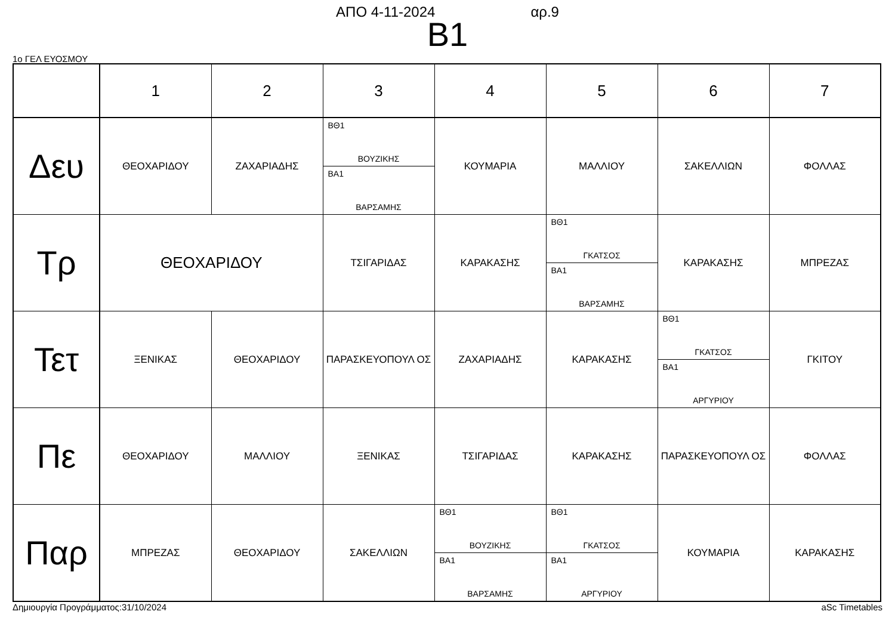ΑΠΟ 4-11-2024 αρ.9
B1
1ο ΓΕΛ ΕΥΟΣΜΟΥ
| | 1 | 2 | 3 | 4 | 5 | 6 | 7 |
| Δευ | ΘΕΟΧΑΡΙΔΟΥ | ΖΑΧΑΡΙΑΔΗΣ | ΒΘ1 ΒΟΥΖΙΚΗΣ ΒΑ1 ΒΑΡΣΑΜΗΣ | ΚΟΥΜΑΡΙΑ | ΜΑΛΛΙΟΥ | ΣΑΚΕΛΛΙΩΝ | ΦΟΛΛΑΣ |
| Τρ | ΘΕΟΧΑΡΙΔΟΥ | | ΤΣΙΓΑΡΙΔΑΣ | ΚΑΡΑΚΑΣΗΣ | ΒΘ1 ΓΚΑΤΣΟΣ ΒΑ1 ΒΑΡΣΑΜΗΣ | ΚΑΡΑΚΑΣΗΣ | ΜΠΡΕΖΑΣ |
| Τετ | ΞΕΝΙΚΑΣ | ΘΕΟΧΑΡΙΔΟΥ | ΠΑΡΑΣΚΕΥΟΠΟΥΛ ΟΣ | ΖΑΧΑΡΙΑΔΗΣ | ΚΑΡΑΚΑΣΗΣ | ΒΘ1 ΓΚΑΤΣΟΣ ΒΑ1 ΑΡΓΥΡΙΟΥ | ΓΚΙΤΟΥ |
| Πε | ΘΕΟΧΑΡΙΔΟΥ | ΜΑΛΛΙΟΥ | ΞΕΝΙΚΑΣ | ΤΣΙΓΑΡΙΔΑΣ | ΚΑΡΑΚΑΣΗΣ | ΠΑΡΑΣΚΕΥΟΠΟΥΛ ΟΣ | ΦΟΛΛΑΣ |
| Παρ | ΜΠΡΕΖΑΣ | ΘΕΟΧΑΡΙΔΟΥ | ΣΑΚΕΛΛΙΩΝ | ΒΘ1 ΒΟΥΖΙΚΗΣ ΒΑ1 ΒΑΡΣΑΜΗΣ | ΒΘ1 ΓΚΑΤΣΟΣ ΒΑ1 ΑΡΓΥΡΙΟΥ | ΚΟΥΜΑΡΙΑ | ΚΑΡΑΚΑΣΗΣ |
Δημιουργία Προγράμματος:31/10/2024 aSc Timetables